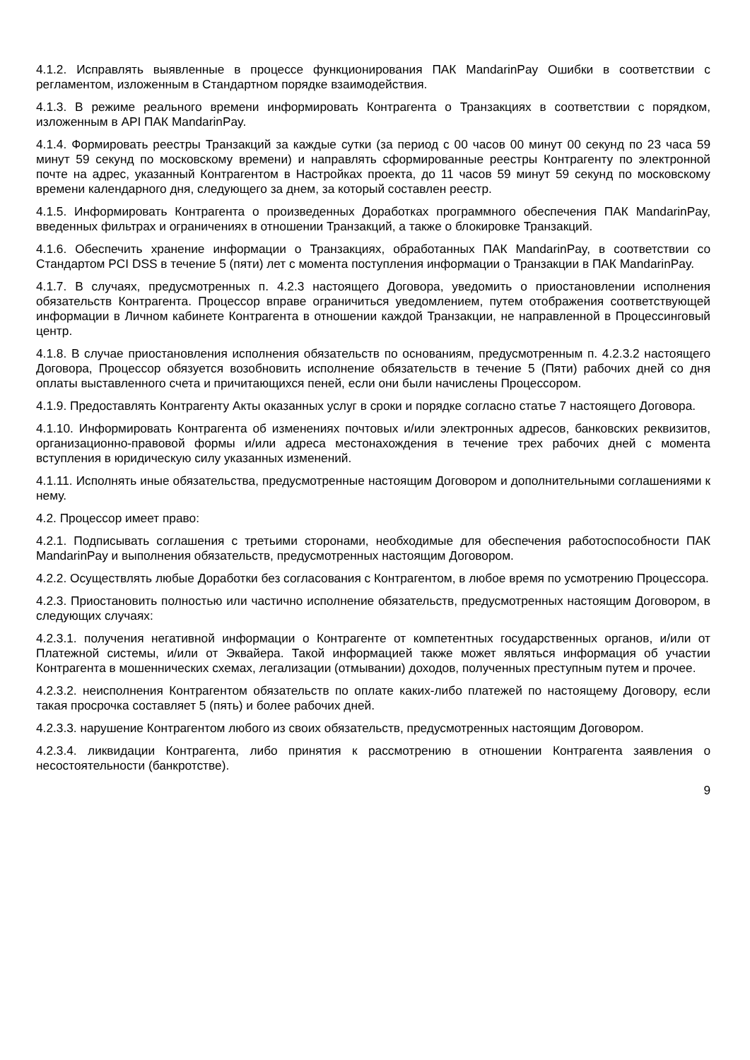4.1.2. Исправлять выявленные в процессе функционирования ПАК MandarinPay Ошибки в соответствии с регламентом, изложенным в Стандартном порядке взаимодействия.
4.1.3. В режиме реального времени информировать Контрагента о Транзакциях в соответствии с порядком, изложенным в API ПАК MandarinPay.
4.1.4. Формировать реестры Транзакций за каждые сутки (за период с 00 часов 00 минут 00 секунд по 23 часа 59 минут 59 секунд по московскому времени) и направлять сформированные реестры Контрагенту по электронной почте на адрес, указанный Контрагентом в Настройках проекта, до 11 часов 59 минут 59 секунд по московскому времени календарного дня, следующего за днем, за который составлен реестр.
4.1.5. Информировать Контрагента о произведенных Доработках программного обеспечения ПАК MandarinPay, введенных фильтрах и ограничениях в отношении Транзакций, а также о блокировке Транзакций.
4.1.6. Обеспечить хранение информации о Транзакциях, обработанных ПАК MandarinPay, в соответствии со Стандартом PCI DSS в течение 5 (пяти) лет с момента поступления информации о Транзакции в ПАК MandarinPay.
4.1.7. В случаях, предусмотренных п. 4.2.3 настоящего Договора, уведомить о приостановлении исполнения обязательств Контрагента. Процессор вправе ограничиться уведомлением, путем отображения соответствующей информации в Личном кабинете Контрагента в отношении каждой Транзакции, не направленной в Процессинговый центр.
4.1.8. В случае приостановления исполнения обязательств по основаниям, предусмотренным п. 4.2.3.2 настоящего Договора, Процессор обязуется возобновить исполнение обязательств в течение 5 (Пяти) рабочих дней со дня оплаты выставленного счета и причитающихся пеней, если они были начислены Процессором.
4.1.9. Предоставлять Контрагенту Акты оказанных услуг в сроки и порядке согласно статье 7 настоящего Договора.
4.1.10. Информировать Контрагента об изменениях почтовых и/или электронных адресов, банковских реквизитов, организационно-правовой формы и/или адреса местонахождения в течение трех рабочих дней с момента вступления в юридическую силу указанных изменений.
4.1.11. Исполнять иные обязательства, предусмотренные настоящим Договором и дополнительными соглашениями к нему.
4.2. Процессор имеет право:
4.2.1. Подписывать соглашения с третьими сторонами, необходимые для обеспечения работоспособности ПАК MandarinPay и выполнения обязательств, предусмотренных настоящим Договором.
4.2.2. Осуществлять любые Доработки без согласования с Контрагентом, в любое время по усмотрению Процессора.
4.2.3. Приостановить полностью или частично исполнение обязательств, предусмотренных настоящим Договором, в следующих случаях:
4.2.3.1. получения негативной информации о Контрагенте от компетентных государственных органов, и/или от Платежной системы, и/или от Эквайера. Такой информацией также может являться информация об участии Контрагента в мошеннических схемах, легализации (отмывании) доходов, полученных преступным путем и прочее.
4.2.3.2. неисполнения Контрагентом обязательств по оплате каких-либо платежей по настоящему Договору, если такая просрочка составляет 5 (пять) и более рабочих дней.
4.2.3.3. нарушение Контрагентом любого из своих обязательств, предусмотренных настоящим Договором.
4.2.3.4. ликвидации Контрагента, либо принятия к рассмотрению в отношении Контрагента заявления о несостоятельности (банкротстве).
9